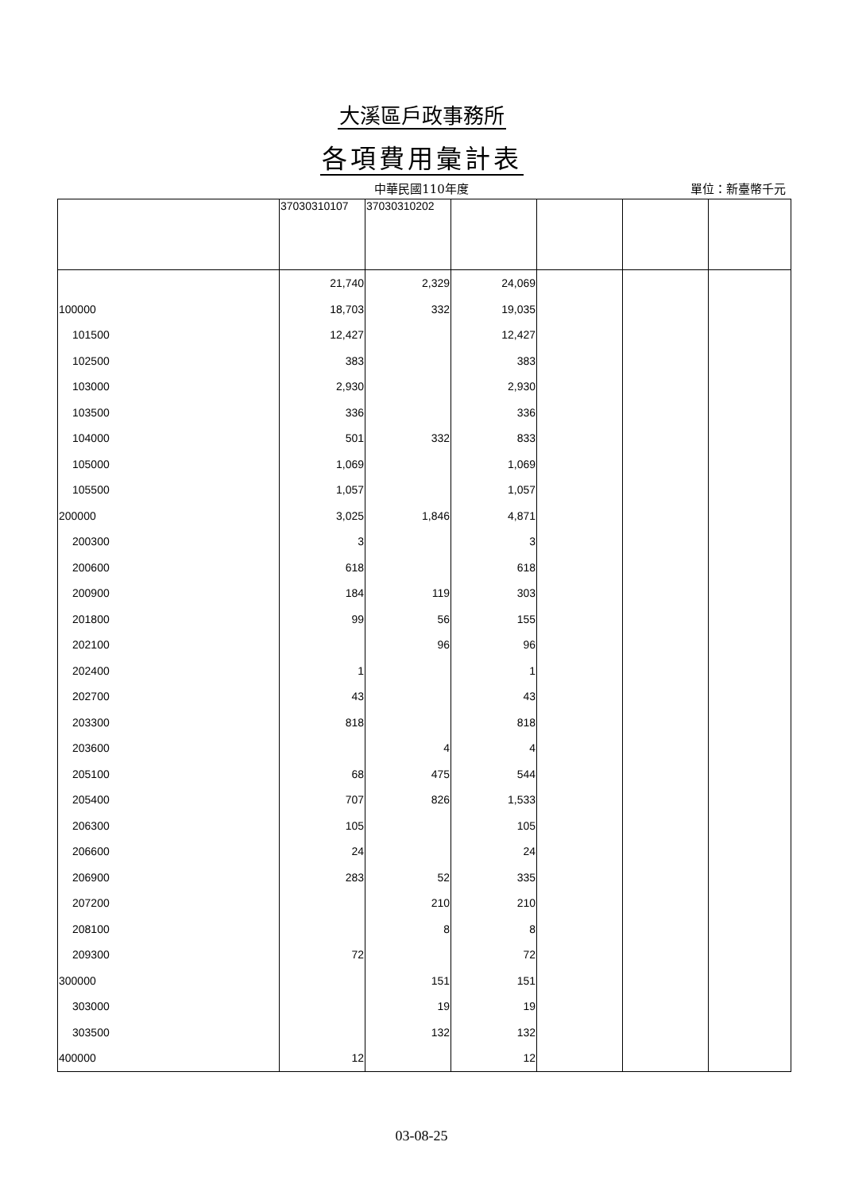大溪區戶政事務所
各項費用彙計表
中華民國110年度
單位：新臺幣千元
| | 37030310107 | 37030310202 | | | | |
| --- | --- | --- | --- | --- | --- | --- |
| | 21,740 | 2,329 | 24,069 | | | |
| 100000 | 18,703 | 332 | 19,035 | | | |
| 101500 | 12,427 | | 12,427 | | | |
| 102500 | 383 | | 383 | | | |
| 103000 | 2,930 | | 2,930 | | | |
| 103500 | 336 | | 336 | | | |
| 104000 | 501 | 332 | 833 | | | |
| 105000 | 1,069 | | 1,069 | | | |
| 105500 | 1,057 | | 1,057 | | | |
| 200000 | 3,025 | 1,846 | 4,871 | | | |
| 200300 | 3 | | 3 | | | |
| 200600 | 618 | | 618 | | | |
| 200900 | 184 | 119 | 303 | | | |
| 201800 | 99 | 56 | 155 | | | |
| 202100 | | 96 | 96 | | | |
| 202400 | 1 | | 1 | | | |
| 202700 | 43 | | 43 | | | |
| 203300 | 818 | | 818 | | | |
| 203600 | | 4 | 4 | | | |
| 205100 | 68 | 475 | 544 | | | |
| 205400 | 707 | 826 | 1,533 | | | |
| 206300 | 105 | | 105 | | | |
| 206600 | 24 | | 24 | | | |
| 206900 | 283 | 52 | 335 | | | |
| 207200 | | 210 | 210 | | | |
| 208100 | | 8 | 8 | | | |
| 209300 | 72 | | 72 | | | |
| 300000 | | 151 | 151 | | | |
| 303000 | | 19 | 19 | | | |
| 303500 | | 132 | 132 | | | |
| 400000 | 12 | | 12 | | | |
03-08-25